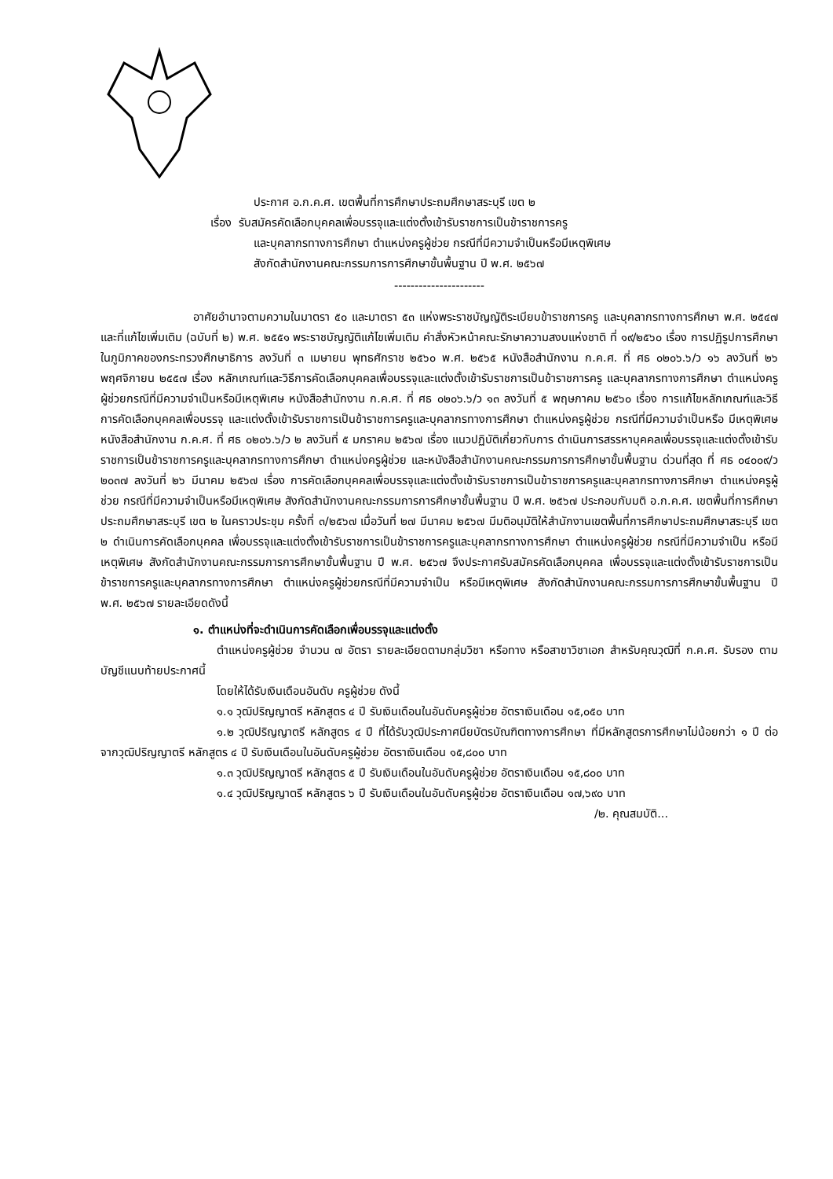ประกาศ อ.ก.ค.ศ. เขตพื้นที่การศึกษาประถมศึกษาสระบุรี เขต ๒
เรื่อง รับสมัครคัดเลือกบุคคลเพื่อบรรจุและแต่งตั้งเข้ารับราชการเป็นข้าราชการครู
และบุคลากรทางการศึกษา ตำแหน่งครูผู้ช่วย กรณีที่มีความจำเป็นหรือมีเหตุพิเศษ
สังกัดสำนักงานคณะกรรมการการศึกษาขั้นพื้นฐาน ปี พ.ศ. ๒๕๖๗
----------------------
อาศัยอำนาจตามความในมาตรา ๕๐ และมาตรา ๕๓ แห่งพระราชบัญญัติระเบียบข้าราชการครู และบุคลากรทางการศึกษา พ.ศ. ๒๕๔๗ และที่แก้ไขเพิ่มเติม (ฉบับที่ ๒) พ.ศ. ๒๕๕๑ พระราชบัญญัติแก้ไขเพิ่มเติม คำสั่งหัวหน้าคณะรักษาความสงบแห่งชาติ ที่ ๑๙/๒๕๖๐ เรื่อง การปฏิรูปการศึกษาในภูมิภาคของกระทรวงศึกษาธิการ ลงวันที่ ๓ เมษายน พุทธศักราช ๒๕๖๐ พ.ศ. ๒๕๖๕ หนังสือสำนักงาน ก.ค.ศ. ที่ ศธ ๐๒๐๖.๖/ว ๑๖ ลงวันที่ ๒๖ พฤศจิกายน ๒๕๕๗ เรื่อง หลักเกณฑ์และวิธีการคัดเลือกบุคคลเพื่อบรรจุและแต่งตั้งเข้ารับราชการเป็นข้าราชการครู และบุคลากรทางการศึกษา ตำแหน่งครูผู้ช่วยกรณีที่มีความจำเป็นหรือมีเหตุพิเศษ หนังสือสำนักงาน ก.ค.ศ. ที่ ศธ ๐๒๐๖.๖/ว ๑๓ ลงวันที่ ๕ พฤษภาคม ๒๕๖๐ เรื่อง การแก้ไขหลักเกณฑ์และวิธีการคัดเลือกบุคคลเพื่อบรรจุ และแต่งตั้งเข้ารับราชการเป็นข้าราชการครูและบุคลากรทางการศึกษา ตำแหน่งครูผู้ช่วย กรณีที่มีความจำเป็นหรือ มีเหตุพิเศษ หนังสือสำนักงาน ก.ค.ศ. ที่ ศธ ๐๒๐๖.๖/ว ๒ ลงวันที่ ๕ มกราคม ๒๕๖๗ เรื่อง แนวปฏิบัติเกี่ยวกับการ ดำเนินการสรรหาบุคคลเพื่อบรรจุและแต่งตั้งเข้ารับราชการเป็นข้าราชการครูและบุคลากรทางการศึกษา ตำแหน่งครูผู้ช่วย และหนังสือสำนักงานคณะกรรมการการศึกษาขั้นพื้นฐาน ด่วนที่สุด ที่ ศธ ๐๔๐๐๙/ว ๒๐๓๗ ลงวันที่ ๒๖ มีนาคม ๒๕๖๗ เรื่อง การคัดเลือกบุคคลเพื่อบรรจุและแต่งตั้งเข้ารับราชการเป็นข้าราชการครูและบุคลากรทางการศึกษา ตำแหน่งครูผู้ช่วย กรณีที่มีความจำเป็นหรือมีเหตุพิเศษ สังกัดสำนักงานคณะกรรมการการศึกษาขั้นพื้นฐาน ปี พ.ศ. ๒๕๖๗ ประกอบกับมติ อ.ก.ค.ศ. เขตพื้นที่การศึกษาประถมศึกษาสระบุรี เขต ๒ ในคราวประชุม ครั้งที่ ๓/๒๕๖๗ เมื่อวันที่ ๒๗ มีนาคม ๒๕๖๗ มีมติอนุมัติให้สำนักงานเขตพื้นที่การศึกษาประถมศึกษาสระบุรี เขต ๒ ดำเนินการคัดเลือกบุคคล เพื่อบรรจุและแต่งตั้งเข้ารับราชการเป็นข้าราชการครูและบุคลากรทางการศึกษา ตำแหน่งครูผู้ช่วย กรณีที่มีความจำเป็น หรือมีเหตุพิเศษ สังกัดสำนักงานคณะกรรมการการศึกษาขั้นพื้นฐาน ปี พ.ศ. ๒๕๖๗ จึงประกาศรับสมัครคัดเลือกบุคคล เพื่อบรรจุและแต่งตั้งเข้ารับราชการเป็นข้าราชการครูและบุคลากรทางการศึกษา ตำแหน่งครูผู้ช่วยกรณีที่มีความจำเป็น หรือมีเหตุพิเศษ สังกัดสำนักงานคณะกรรมการการศึกษาขั้นพื้นฐาน ปี พ.ศ. ๒๕๖๗ รายละเอียดดังนี้
๑. ตำแหน่งที่จะดำเนินการคัดเลือกเพื่อบรรจุและแต่งตั้ง
ตำแหน่งครูผู้ช่วย จำนวน ๗ อัตรา รายละเอียดตามกลุ่มวิชา หรือทาง หรือสาขาวิชาเอก สำหรับคุณวุฒิที่ ก.ค.ศ. รับรอง ตามบัญชีแนบท้ายประกาศนี้
โดยให้ได้รับเงินเดือนอันดับ ครูผู้ช่วย ดังนี้
๑.๑ วุฒิปริญญาตรี หลักสูตร ๔ ปี รับเงินเดือนในอันดับครูผู้ช่วย อัตราเงินเดือน ๑๕,๐๕๐ บาท
๑.๒ วุฒิปริญญาตรี หลักสูตร ๔ ปี ที่ได้รับวุฒิประกาศนียบัตรบัณฑิตทางการศึกษา ที่มีหลักสูตรการศึกษาไม่น้อยกว่า ๑ ปี ต่อจากวุฒิปริญญาตรี หลักสูตร ๔ ปี รับเงินเดือนในอันดับครูผู้ช่วย อัตราเงินเดือน ๑๕,๘๐๐ บาท
๑.๓ วุฒิปริญญาตรี หลักสูตร ๕ ปี รับเงินเดือนในอันดับครูผู้ช่วย อัตราเงินเดือน ๑๕,๘๐๐ บาท
๑.๔ วุฒิปริญญาตรี หลักสูตร ๖ ปี รับเงินเดือนในอันดับครูผู้ช่วย อัตราเงินเดือน ๑๗,๖๙๐ บาท
/๒. คุณสมบัติ...